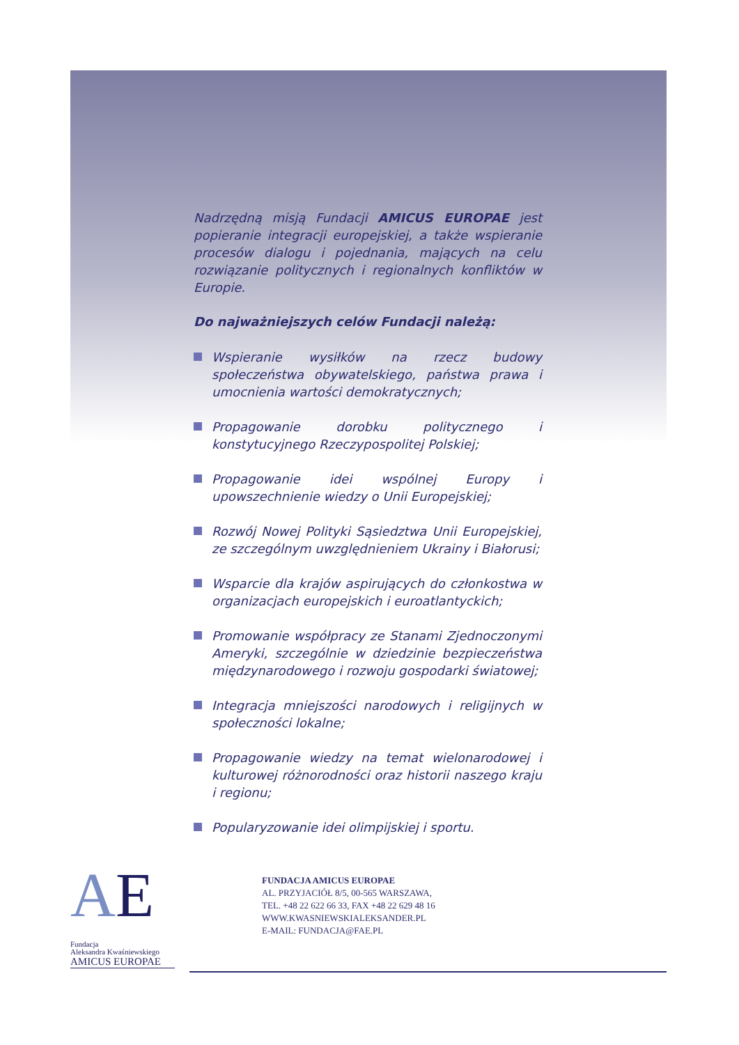Nadrzędną misją Fundacji AMICUS EUROPAE jest popieranie integracji europejskiej, a także wspieranie procesów dialogu i pojednania, mających na celu rozwiązanie politycznych i regionalnych konfliktów w Europie.
Do najważniejszych celów Fundacji należą:
Wspieranie wysiłków na rzecz budowy społeczeństwa obywatelskiego, państwa prawa i umocnienia wartości demokratycznych;
Propagowanie dorobku politycznego i konstytucyjnego Rzeczypospolitej Polskiej;
Propagowanie idei wspólnej Europy i upowszechnienie wiedzy o Unii Europejskiej;
Rozwój Nowej Polityki Sąsiedztwa Unii Europejskiej, ze szczególnym uwzględnieniem Ukrainy i Białorusi;
Wsparcie dla krajów aspirujących do członkostwa w organizacjach europejskich i euroatlantyckich;
Promowanie współpracy ze Stanami Zjednoczonymi Ameryki, szczególnie w dziedzinie bezpieczeństwa międzynarodowego i rozwoju gospodarki światowej;
Integracja mniejszości narodowych i religijnych w społeczności lokalne;
Propagowanie wiedzy na temat wielonarodowej i kulturowej różnorodności oraz historii naszego kraju i regionu;
Popularyzowanie idei olimpijskiej i sportu.
AE
Fundacja
Aleksandra Kwaśniewskiego
AMICUS EUROPAE
FUNDACJA AMICUS EUROPAE
AL. PRZYJACIÓŁ 8/5, 00-565 WARSZAWA,
TEL. +48 22 622 66 33, FAX +48 22 629 48 16
WWW.KWASNIEWSKIALEKSANDER.PL
E-MAIL: FUNDACJA@FAE.PL